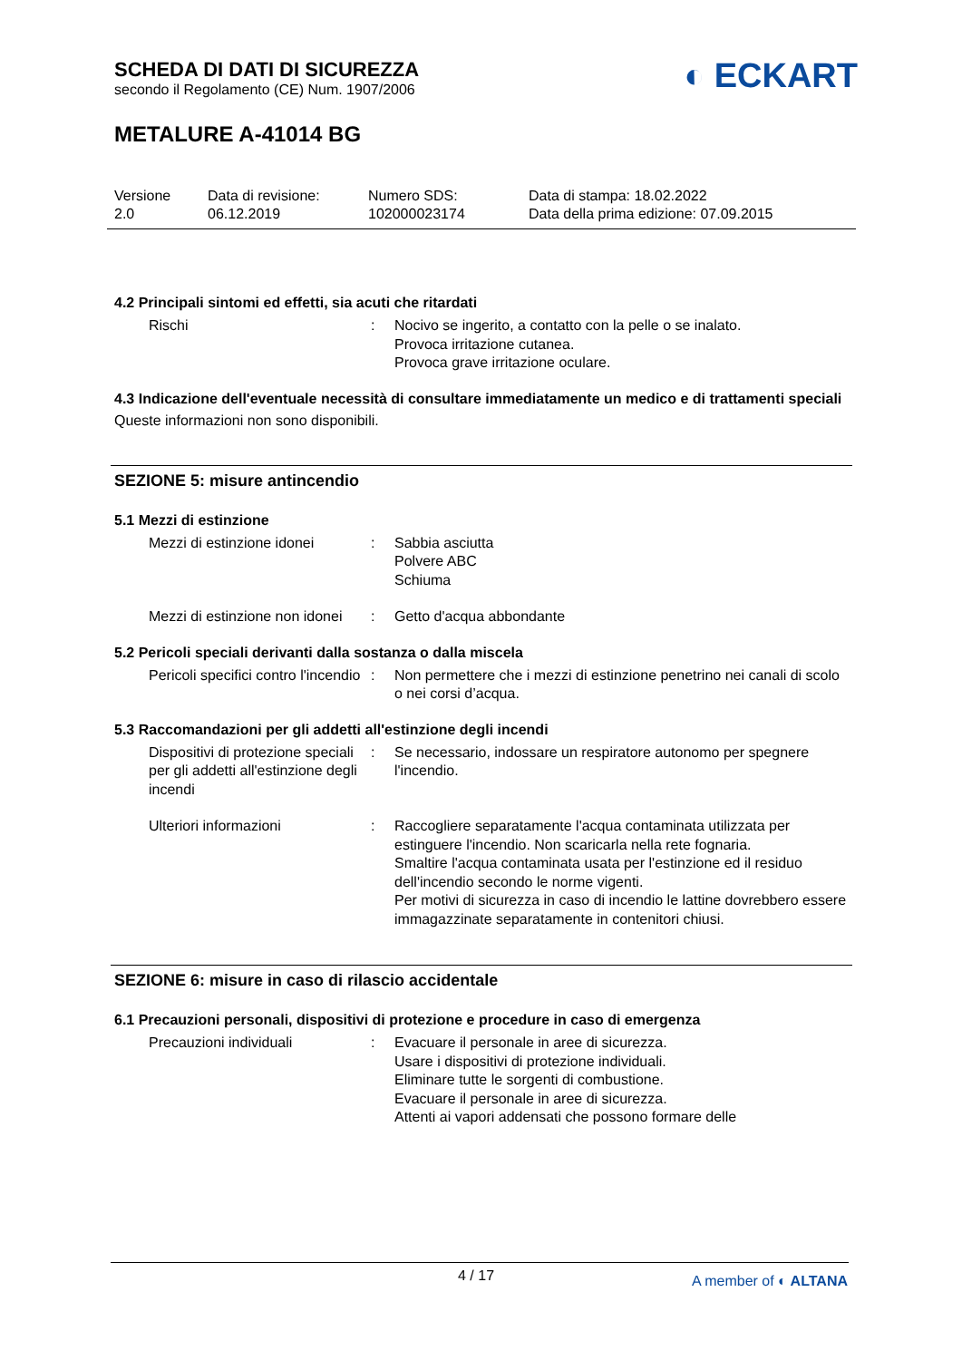◐ ECKART
SCHEDA DI DATI DI SICUREZZA
secondo il Regolamento (CE) Num. 1907/2006
METALURE A-41014 BG
Versione
2.0
Data di revisione:
06.12.2019
Numero SDS:
102000023174
Data di stampa: 18.02.2022
Data della prima edizione: 07.09.2015
4.2 Principali sintomi ed effetti, sia acuti che ritardati
Rischi : Nocivo se ingerito, a contatto con la pelle o se inalato.
Provoca irritazione cutanea.
Provoca grave irritazione oculare.
4.3 Indicazione dell'eventuale necessità di consultare immediatamente un medico e di trattamenti speciali
Queste informazioni non sono disponibili.
SEZIONE 5: misure antincendio
5.1 Mezzi di estinzione
Mezzi di estinzione idonei
: Sabbia asciutta
Polvere ABC
Schiuma
Mezzi di estinzione non idonei
: Getto d'acqua abbondante
5.2 Pericoli speciali derivanti dalla sostanza o dalla miscela
Pericoli specifici contro l'incendio
: Non permettere che i mezzi di estinzione penetrino nei canali di scolo o nei corsi d’acqua.
5.3 Raccomandazioni per gli addetti all'estinzione degli incendi
Dispositivi di protezione speciali per gli addetti all'estinzione degli incendi
: Se necessario, indossare un respiratore autonomo per spegnere l'incendio.
Ulteriori informazioni : Raccogliere separatamente l'acqua contaminata utilizzata per estinguere l'incendio. Non scaricarla nella rete fognaria.
Smaltire l'acqua contaminata usata per l'estinzione ed il residuo dell'incendio secondo le norme vigenti.
Per motivi di sicurezza in caso di incendio le lattine dovrebbero essere immagazzinate separatamente in contenitori chiusi.
SEZIONE 6: misure in caso di rilascio accidentale
6.1 Precauzioni personali, dispositivi di protezione e procedure in caso di emergenza
Precauzioni individuali : Evacuare il personale in aree di sicurezza.
Usare i dispositivi di protezione individuali.
Eliminare tutte le sorgenti di combustione.
Evacuare il personale in aree di sicurezza.
Attenti ai vapori addensati che possono formare delle
4 / 17
A member of ◐ ALTANA